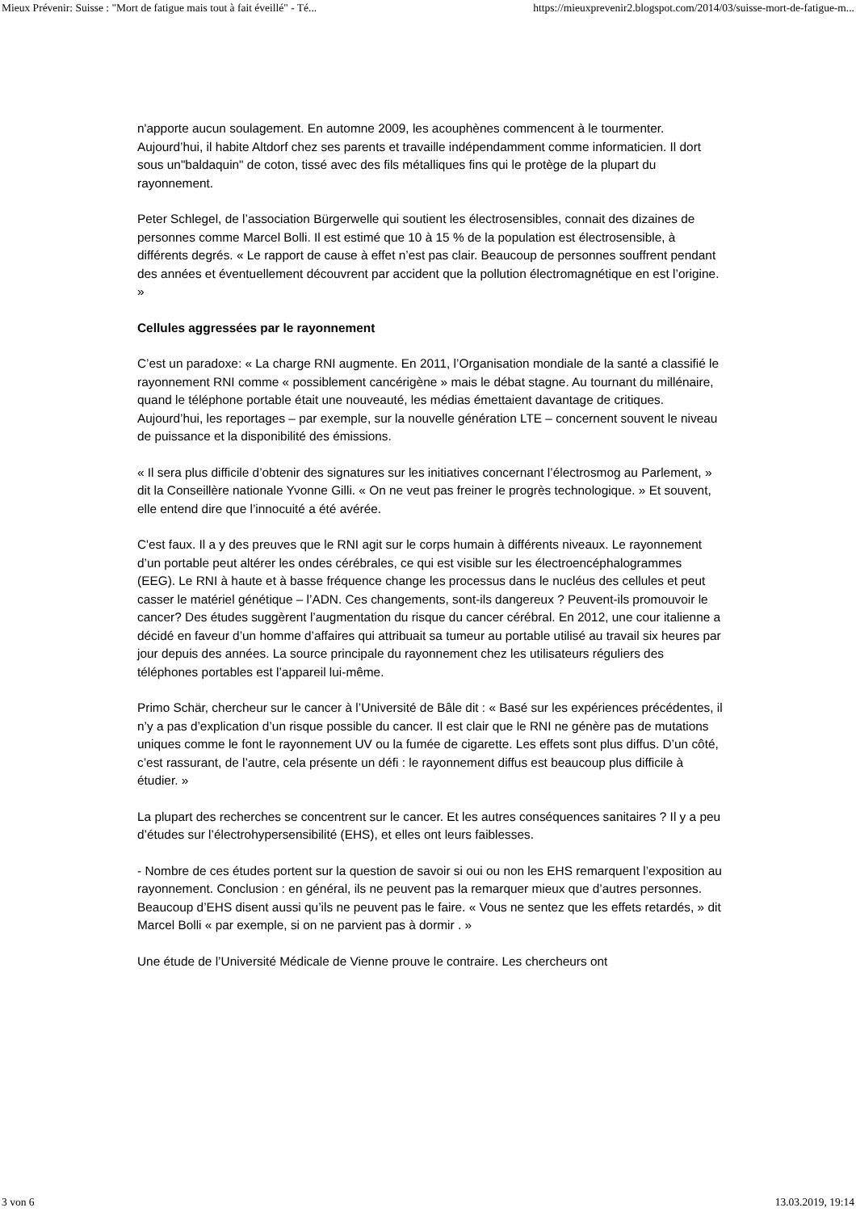Mieux Prévenir: Suisse : "Mort de fatigue mais tout à fait éveillé" - Té... https://mieuxprevenir2.blogspot.com/2014/03/suisse-mort-de-fatigue-m...
n'apporte aucun soulagement. En automne 2009, les acouphènes commencent à le tourmenter. Aujourd’hui, il habite Altdorf chez ses parents et travaille indépendamment comme informaticien. Il dort sous un"baldaquin" de coton, tissé avec des fils métalliques fins qui le protège de la plupart du rayonnement.
Peter Schlegel, de l’association Bürgerwelle qui soutient les électrosensibles, connait des dizaines de personnes comme Marcel Bolli. Il est estimé que 10 à 15 % de la population est électrosensible, à différents degrés. « Le rapport de cause à effet n’est pas clair. Beaucoup de personnes souffrent pendant des années et éventuellement découvrent par accident que la pollution électromagnétique en est l’origine. »
Cellules aggressées par le rayonnement
C’est un paradoxe: « La charge RNI augmente. En 2011, l’Organisation mondiale de la santé a classifié le rayonnement RNI comme « possiblement cancérigène » mais le débat stagne. Au tournant du millénaire, quand le téléphone portable était une nouveauté, les médias émettaient davantage de critiques. Aujourd’hui, les reportages – par exemple, sur la nouvelle génération LTE – concernent souvent le niveau de puissance et la disponibilité des émissions.
« Il sera plus difficile d’obtenir des signatures sur les initiatives concernant l’électrosmog au Parlement, » dit la Conseillère nationale Yvonne Gilli. « On ne veut pas freiner le progrès technologique. » Et souvent, elle entend dire que l’innocuité a été avérée.
C'est faux. Il a y des preuves que le RNI agit sur le corps humain à différents niveaux. Le rayonnement d’un portable peut altérer les ondes cérébrales, ce qui est visible sur les électroencéphalogrammes (EEG). Le RNI à haute et à basse fréquence change les processus dans le nucléus des cellules et peut casser le matériel génétique – l’ADN. Ces changements, sont-ils dangereux ? Peuvent-ils promouvoir le cancer? Des études suggèrent l’augmentation du risque du cancer cérébral. En 2012, une cour italienne a décidé en faveur d’un homme d’affaires qui attribuait sa tumeur au portable utilisé au travail six heures par jour depuis des années. La source principale du rayonnement chez les utilisateurs réguliers des téléphones portables est l’appareil lui-même.
Primo Schär, chercheur sur le cancer à l’Université de Bâle dit : « Basé sur les expériences précédentes, il n’y a pas d’explication d’un risque possible du cancer. Il est clair que le RNI ne génère pas de mutations uniques comme le font le rayonnement UV ou la fumée de cigarette. Les effets sont plus diffus. D’un côté, c’est rassurant, de l’autre, cela présente un défi : le rayonnement diffus est beaucoup plus difficile à étudier. »
La plupart des recherches se concentrent sur le cancer. Et les autres conséquences sanitaires ? Il y a peu d’études sur l’électrohypersensibilité (EHS), et elles ont leurs faiblesses.
- Nombre de ces études portent sur la question de savoir si oui ou non les EHS remarquent l’exposition au rayonnement. Conclusion : en général, ils ne peuvent pas la remarquer mieux que d’autres personnes. Beaucoup d’EHS disent aussi qu’ils ne peuvent pas le faire. « Vous ne sentez que les effets retardés, » dit Marcel Bolli « par exemple, si on ne parvient pas à dormir . »
Une étude de l’Université Médicale de Vienne prouve le contraire. Les chercheurs ont
3 von 6 13.03.2019, 19:14